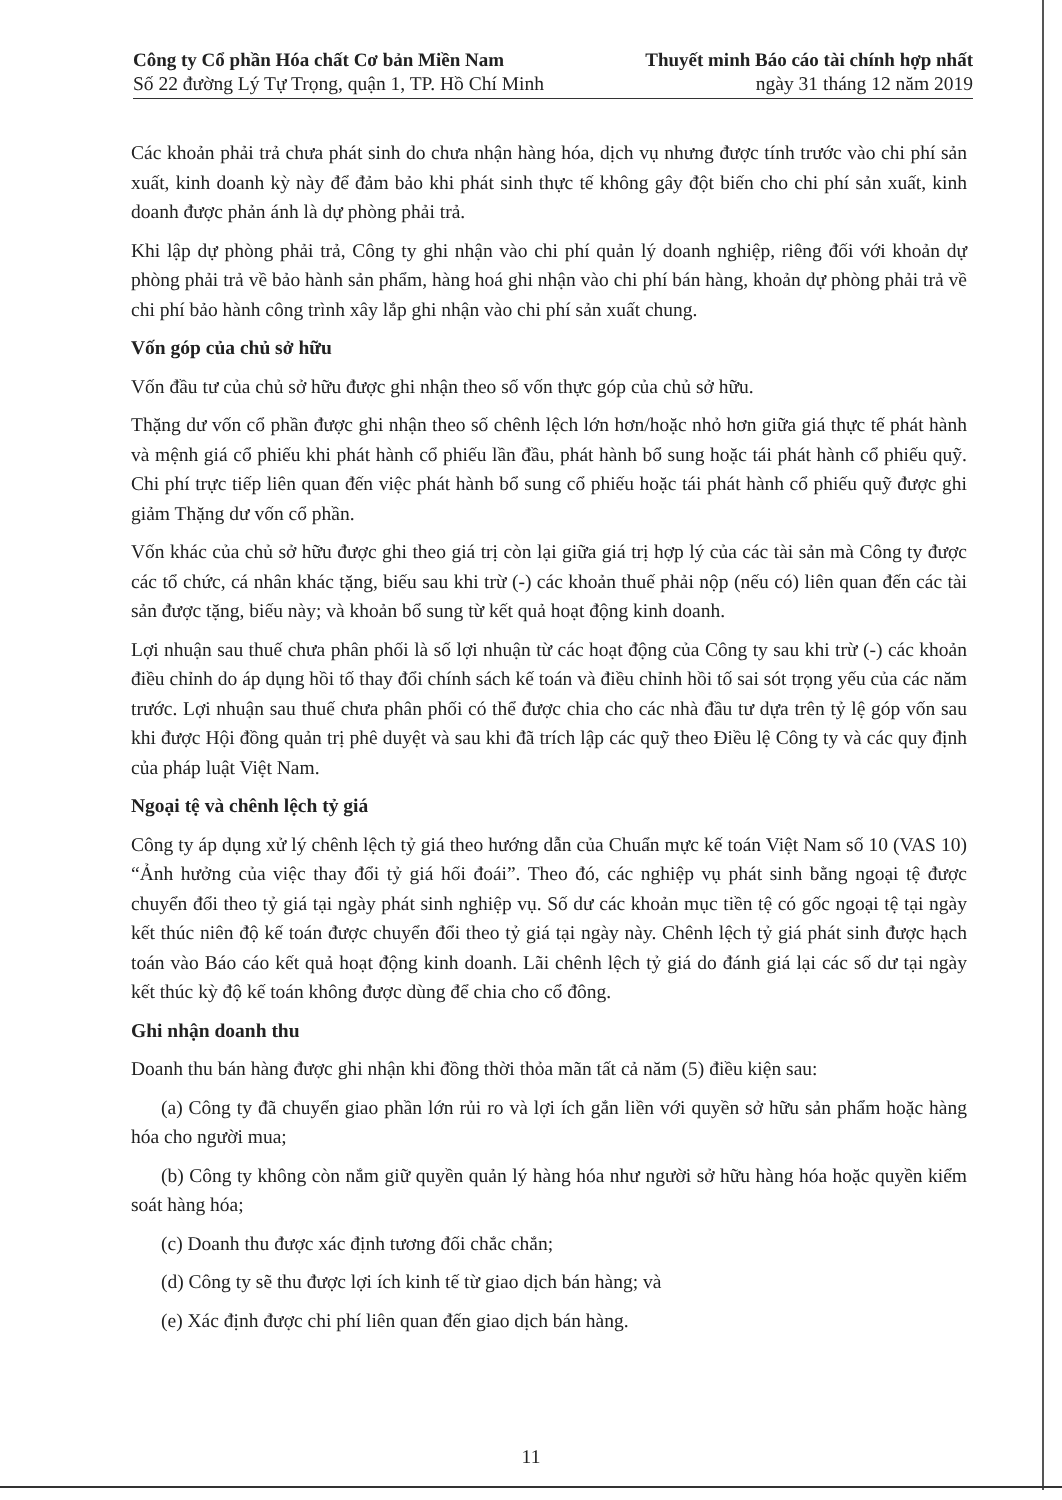Công ty Cổ phần Hóa chất Cơ bản Miền Nam
Số 22 đường Lý Tự Trọng, quận 1, TP. Hồ Chí Minh
Thuyết minh Báo cáo tài chính hợp nhất
ngày 31 tháng 12 năm 2019
Các khoản phải trả chưa phát sinh do chưa nhận hàng hóa, dịch vụ nhưng được tính trước vào chi phí sản xuất, kinh doanh kỳ này để đảm bảo khi phát sinh thực tế không gây đột biến cho chi phí sản xuất, kinh doanh được phản ánh là dự phòng phải trả.
Khi lập dự phòng phải trả, Công ty ghi nhận vào chi phí quản lý doanh nghiệp, riêng đối với khoản dự phòng phải trả về bảo hành sản phẩm, hàng hoá ghi nhận vào chi phí bán hàng, khoản dự phòng phải trả về chi phí bảo hành công trình xây lắp ghi nhận vào chi phí sản xuất chung.
Vốn góp của chủ sở hữu
Vốn đầu tư của chủ sở hữu được ghi nhận theo số vốn thực góp của chủ sở hữu.
Thặng dư vốn cổ phần được ghi nhận theo số chênh lệch lớn hơn/hoặc nhỏ hơn giữa giá thực tế phát hành và mệnh giá cổ phiếu khi phát hành cổ phiếu lần đầu, phát hành bổ sung hoặc tái phát hành cổ phiếu quỹ. Chi phí trực tiếp liên quan đến việc phát hành bổ sung cổ phiếu hoặc tái phát hành cổ phiếu quỹ được ghi giảm Thặng dư vốn cổ phần.
Vốn khác của chủ sở hữu được ghi theo giá trị còn lại giữa giá trị hợp lý của các tài sản mà Công ty được các tổ chức, cá nhân khác tặng, biếu sau khi trừ (-) các khoản thuế phải nộp (nếu có) liên quan đến các tài sản được tặng, biếu này; và khoản bổ sung từ kết quả hoạt động kinh doanh.
Lợi nhuận sau thuế chưa phân phối là số lợi nhuận từ các hoạt động của Công ty sau khi trừ (-) các khoản điều chỉnh do áp dụng hồi tố thay đổi chính sách kế toán và điều chỉnh hồi tố sai sót trọng yếu của các năm trước. Lợi nhuận sau thuế chưa phân phối có thể được chia cho các nhà đầu tư dựa trên tỷ lệ góp vốn sau khi được Hội đồng quản trị phê duyệt và sau khi đã trích lập các quỹ theo Điều lệ Công ty và các quy định của pháp luật Việt Nam.
Ngoại tệ và chênh lệch tỷ giá
Công ty áp dụng xử lý chênh lệch tỷ giá theo hướng dẫn của Chuẩn mực kế toán Việt Nam số 10 (VAS 10) “Ảnh hưởng của việc thay đổi tỷ giá hối đoái”. Theo đó, các nghiệp vụ phát sinh bằng ngoại tệ được chuyển đổi theo tỷ giá tại ngày phát sinh nghiệp vụ. Số dư các khoản mục tiền tệ có gốc ngoại tệ tại ngày kết thúc niên độ kế toán được chuyển đổi theo tỷ giá tại ngày này. Chênh lệch tỷ giá phát sinh được hạch toán vào Báo cáo kết quả hoạt động kinh doanh. Lãi chênh lệch tỷ giá do đánh giá lại các số dư tại ngày kết thúc kỳ độ kế toán không được dùng để chia cho cổ đông.
Ghi nhận doanh thu
Doanh thu bán hàng được ghi nhận khi đồng thời thỏa mãn tất cả năm (5) điều kiện sau:
(a) Công ty đã chuyển giao phần lớn rủi ro và lợi ích gắn liền với quyền sở hữu sản phẩm hoặc hàng hóa cho người mua;
(b) Công ty không còn nắm giữ quyền quản lý hàng hóa như người sở hữu hàng hóa hoặc quyền kiểm soát hàng hóa;
(c) Doanh thu được xác định tương đối chắc chắn;
(d) Công ty sẽ thu được lợi ích kinh tế từ giao dịch bán hàng; và
(e) Xác định được chi phí liên quan đến giao dịch bán hàng.
11